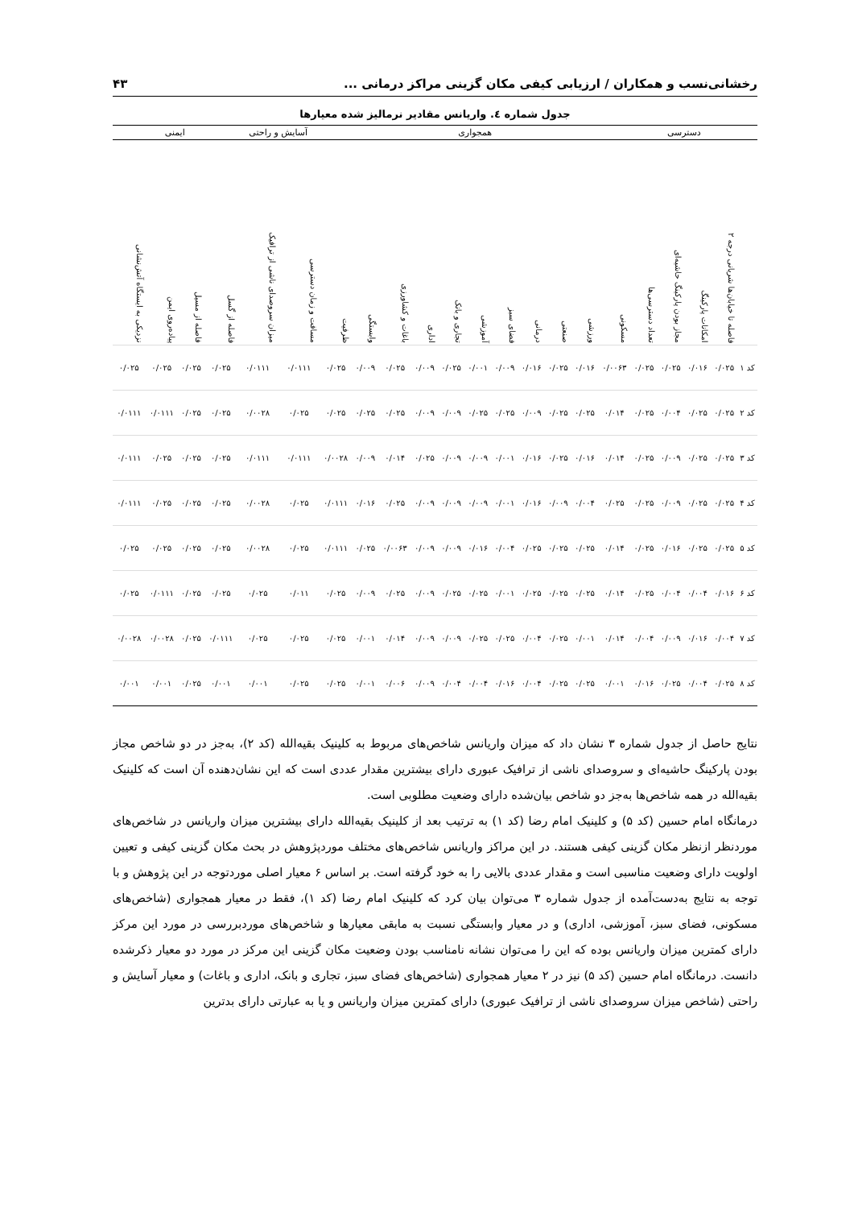رخشانی‌نسب و همکاران / ارزیابی کیفی مکان گزینی مراکز درمانی ... ۴۳
جدول شماره ٤. واریانس مقادیر نرمالیز شده معیارها
| | دسترسی | | | | همجواری | | | | | | | | | | | آسایش و راحتی | | ایمنی | | | |
| --- | --- | --- | --- | --- | --- | --- | --- | --- | --- | --- | --- | --- | --- | --- | --- | --- | --- | --- | --- | --- | --- |
| | فاصله تا خیابان‌ها شریانی درجه ۲ | امکانات پارکینگ | مجاز بودن پارکینگ حاشیه‌ای | تعداد دسترسی‌ها | مسکونی | ورزشی | صنعتی | درمانی | فضای سبز | آموزشی | تجاری و بانک | اداری | باغات و کشاورزی | وابستگی | ظرفیت | مسافت و زمان دسترسی | میزان سروصدای ناشی از ترافیک | فاصله از گسل | فاصله از مسیل | پیاده‌روی ایمن | نزدیکی به ایستگاه آتش‌نشانی |
| کد ۱ | ۰/۰۲۵ | ۰/۰۱۶ | ۰/۰۲۵ | ۰/۰۲۵ | ۰/۰۰۶۳ | ۰/۰۱۶ | ۰/۰۲۵ | ۰/۰۱۶ | ۰/۰۰۹ | ۰/۰۰۱ | ۰/۰۲۵ | ۰/۰۰۹ | ۰/۰۲۵ | ۰/۰۰۹ | ۰/۰۲۵ | ۰/۰۱۱۱ | ۰/۰۱۱۱ | ۰/۰۲۵ | ۰/۰۲۵ | ۰/۰۲۵ | ۰/۰۲۵ |
| کد ۲ | ۰/۰۲۵ | ۰/۰۲۵ | ۰/۰۰۴ | ۰/۰۲۵ | ۰/۰۱۴ | ۰/۰۲۵ | ۰/۰۲۵ | ۰/۰۰۹ | ۰/۰۲۵ | ۰/۰۲۵ | ۰/۰۰۹ | ۰/۰۰۹ | ۰/۰۲۵ | ۰/۰۲۵ | ۰/۰۲۵ | ۰/۰۲۵ | ۰/۰۰۲۸ | ۰/۰۲۵ | ۰/۰۲۵ | ۰/۰۱۱۱ | ۰/۰۱۱۱ |
| کد ۳ | ۰/۰۲۵ | ۰/۰۲۵ | ۰/۰۰۹ | ۰/۰۲۵ | ۰/۰۱۴ | ۰/۰۱۶ | ۰/۰۲۵ | ۰/۰۱۶ | ۰/۰۰۱ | ۰/۰۰۹ | ۰/۰۰۹ | ۰/۰۲۵ | ۰/۰۱۴ | ۰/۰۰۹ | ۰/۰۰۲۸ | ۰/۰۱۱۱ | ۰/۰۱۱۱ | ۰/۰۲۵ | ۰/۰۲۵ | ۰/۰۲۵ | ۰/۰۱۱۱ |
| کد ۴ | ۰/۰۲۵ | ۰/۰۲۵ | ۰/۰۰۹ | ۰/۰۲۵ | ۰/۰۲۵ | ۰/۰۰۴ | ۰/۰۰۹ | ۰/۰۱۶ | ۰/۰۰۱ | ۰/۰۰۹ | ۰/۰۰۹ | ۰/۰۰۹ | ۰/۰۲۵ | ۰/۰۱۶ | ۰/۰۱۱۱ | ۰/۰۲۵ | ۰/۰۰۲۸ | ۰/۰۲۵ | ۰/۰۲۵ | ۰/۰۲۵ | ۰/۰۱۱۱ |
| کد ۵ | ۰/۰۲۵ | ۰/۰۲۵ | ۰/۰۱۶ | ۰/۰۲۵ | ۰/۰۱۴ | ۰/۰۲۵ | ۰/۰۲۵ | ۰/۰۲۵ | ۰/۰۰۴ | ۰/۰۱۶ | ۰/۰۰۹ | ۰/۰۰۹ | ۰/۰۰۶۳ | ۰/۰۲۵ | ۰/۰۱۱۱ | ۰/۰۲۵ | ۰/۰۰۲۸ | ۰/۰۲۵ | ۰/۰۲۵ | ۰/۰۲۵ | ۰/۰۲۵ |
| کد ۶ | ۰/۰۱۶ | ۰/۰۰۴ | ۰/۰۰۴ | ۰/۰۲۵ | ۰/۰۱۴ | ۰/۰۲۵ | ۰/۰۲۵ | ۰/۰۲۵ | ۰/۰۰۱ | ۰/۰۲۵ | ۰/۰۲۵ | ۰/۰۰۹ | ۰/۰۲۵ | ۰/۰۰۹ | ۰/۰۲۵ | ۰/۰۱۱ | ۰/۰۲۵ | ۰/۰۲۵ | ۰/۰۲۵ | ۰/۰۱۱۱ | ۰/۰۲۵ |
| کد ۷ | ۰/۰۰۴ | ۰/۰۱۶ | ۰/۰۰۹ | ۰/۰۰۴ | ۰/۰۱۴ | ۰/۰۰۱ | ۰/۰۲۵ | ۰/۰۰۴ | ۰/۰۲۵ | ۰/۰۲۵ | ۰/۰۰۹ | ۰/۰۰۹ | ۰/۰۱۴ | ۰/۰۰۱ | ۰/۰۲۵ | ۰/۰۲۵ | ۰/۰۲۵ | ۰/۰۱۱۱ | ۰/۰۲۵ | ۰/۰۰۲۸ | ۰/۰۰۲۸ |
| کد ۸ | ۰/۰۲۵ | ۰/۰۰۴ | ۰/۰۲۵ | ۰/۰۱۶ | ۰/۰۰۱ | ۰/۰۲۵ | ۰/۰۲۵ | ۰/۰۰۴ | ۰/۰۱۶ | ۰/۰۰۴ | ۰/۰۰۴ | ۰/۰۰۹ | ۰/۰۰۶ | ۰/۰۰۱ | ۰/۰۲۵ | ۰/۰۲۵ | ۰/۰۰۱ | ۰/۰۰۱ | ۰/۰۲۵ | ۰/۰۰۱ | ۰/۰۰۱ |
نتایج حاصل از جدول شماره ۳ نشان داد که میزان واریانس شاخص‌های مربوط به کلینیک بقیه‌الله (کد ۲)، به‌جز در دو شاخص مجاز بودن پارکینگ حاشیه‌ای و سروصدای ناشی از ترافیک عبوری دارای بیشترین مقدار عددی است که این نشان‌دهنده آن است که کلینیک بقیه‌الله در همه شاخص‌ها به‌جز دو شاخص بیان‌شده دارای وضعیت مطلوبی است.
درمانگاه امام حسین (کد ۵) و کلینیک امام رضا (کد ۱) به ترتیب بعد از کلینیک بقیه‌الله دارای بیشترین میزان واریانس در شاخص‌های موردنظر ازنظر مکان گزینی کیفی هستند. در این مراکز واریانس شاخص‌های مختلف موردپژوهش در بحث مکان گزینی کیفی و تعیین اولویت دارای وضعیت مناسبی است و مقدار عددی بالایی را به خود گرفته است. بر اساس ۶ معیار اصلی موردتوجه در این پژوهش و با توجه به نتایج به‌دست‌آمده از جدول شماره ۳ می‌توان بیان کرد که کلینیک امام رضا (کد ۱)، فقط در معیار همجواری (شاخص‌های مسکونی، فضای سبز، آموزشی، اداری) و در معیار وابستگی نسبت به مابقی معیارها و شاخص‌های موردبررسی در مورد این مرکز دارای کمترین میزان واریانس بوده که این را می‌توان نشانه نامناسب بودن وضعیت مکان گزینی این مرکز در مورد دو معیار ذکرشده دانست. درمانگاه امام حسین (کد ۵) نیز در ۲ معیار همجواری (شاخص‌های فضای سبز، تجاری و بانک، اداری و باغات) و معیار آسایش و راحتی (شاخص میزان سروصدای ناشی از ترافیک عبوری) دارای کمترین میزان واریانس و یا به عبارتی دارای بدترین